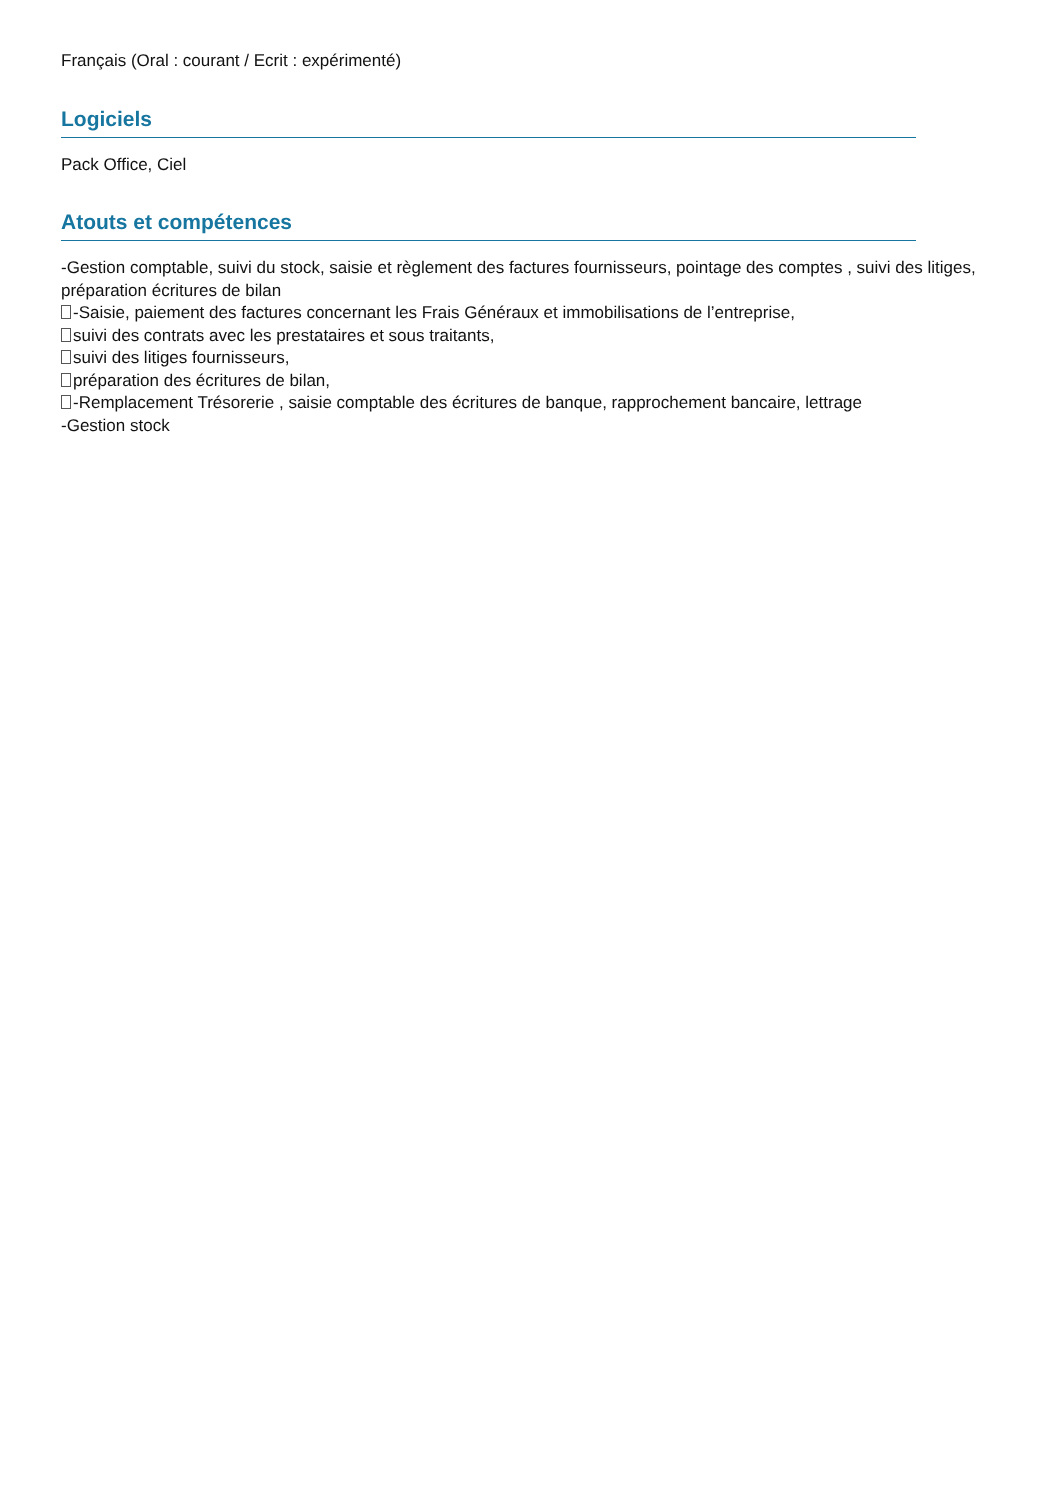Français (Oral : courant / Ecrit : expérimenté)
Logiciels
Pack Office, Ciel
Atouts et compétences
-Gestion comptable, suivi du stock, saisie et règlement des factures fournisseurs, pointage des comptes , suivi des litiges, préparation écritures de bilan
-Saisie, paiement des factures concernant les Frais Généraux et immobilisations de l’entreprise,
suivi des contrats avec les prestataires et sous traitants,
suivi des litiges fournisseurs,
préparation des écritures de bilan,
-Remplacement Trésorerie , saisie comptable des écritures de banque, rapprochement bancaire, lettrage
-Gestion stock